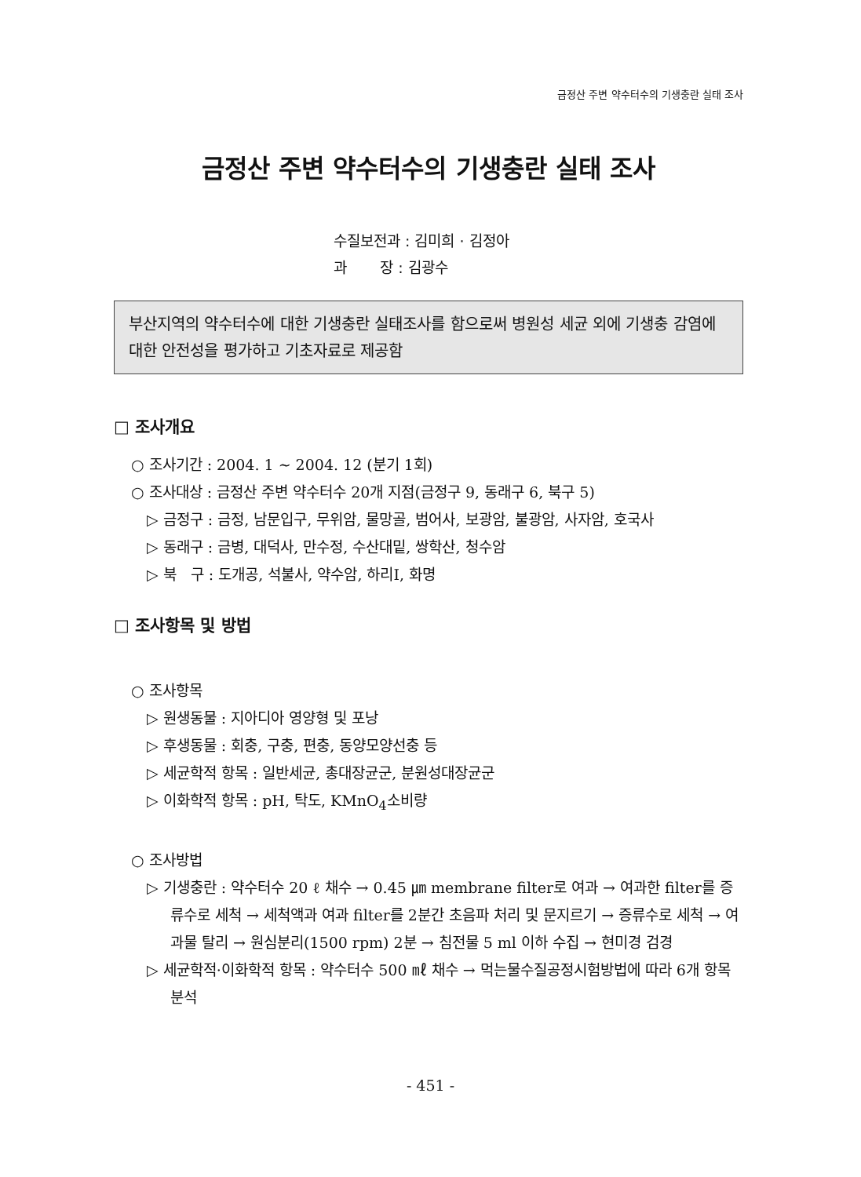금정산 주변 약수터수의 기생충란 실태 조사
금정산 주변 약수터수의 기생충란 실태 조사
수질보전과 : 김미희 · 김정아
과 장 : 김광수
부산지역의 약수터수에 대한 기생충란 실태조사를 함으로써 병원성 세균 외에 기생충 감염에 대한 안전성을 평가하고 기초자료로 제공함
□ 조사개요
○ 조사기간 : 2004. 1 ~ 2004. 12 (분기 1회)
○ 조사대상 : 금정산 주변 약수터수 20개 지점(금정구 9, 동래구 6, 북구 5)
▷ 금정구 : 금정, 남문입구, 무위암, 물망골, 범어사, 보광암, 불광암, 사자암, 호국사
▷ 동래구 : 금병, 대덕사, 만수정, 수산대밑, 쌍학산, 청수암
▷ 북 구 : 도개공, 석불사, 약수암, 하리Ⅰ, 화명
□ 조사항목 및 방법
○ 조사항목
▷ 원생동물 : 지아디아 영양형 및 포낭
▷ 후생동물 : 회충, 구충, 편충, 동양모양선충 등
▷ 세균학적 항목 : 일반세균, 총대장균군, 분원성대장균군
▷ 이화학적 항목 : pH, 탁도, KMnO<sub>4</sub>소비량
○ 조사방법
▷ 기생충란 : 약수터수 20 ℓ 채수 → 0.45 ㎛ membrane filter로 여과 → 여과한 filter를 증류수로 세척 → 세척액과 여과 filter를 2분간 초음파 처리 및 문지르기 → 증류수로 세척 → 여과물 탈리 → 원심분리(1500 rpm) 2분 → 침전물 5 ml 이하 수집 → 현미경 검경
▷ 세균학적·이화학적 항목 : 약수터수 500 ㎖ 채수 → 먹는물수질공정시험방법에 따라 6개 항목 분석
- 451 -